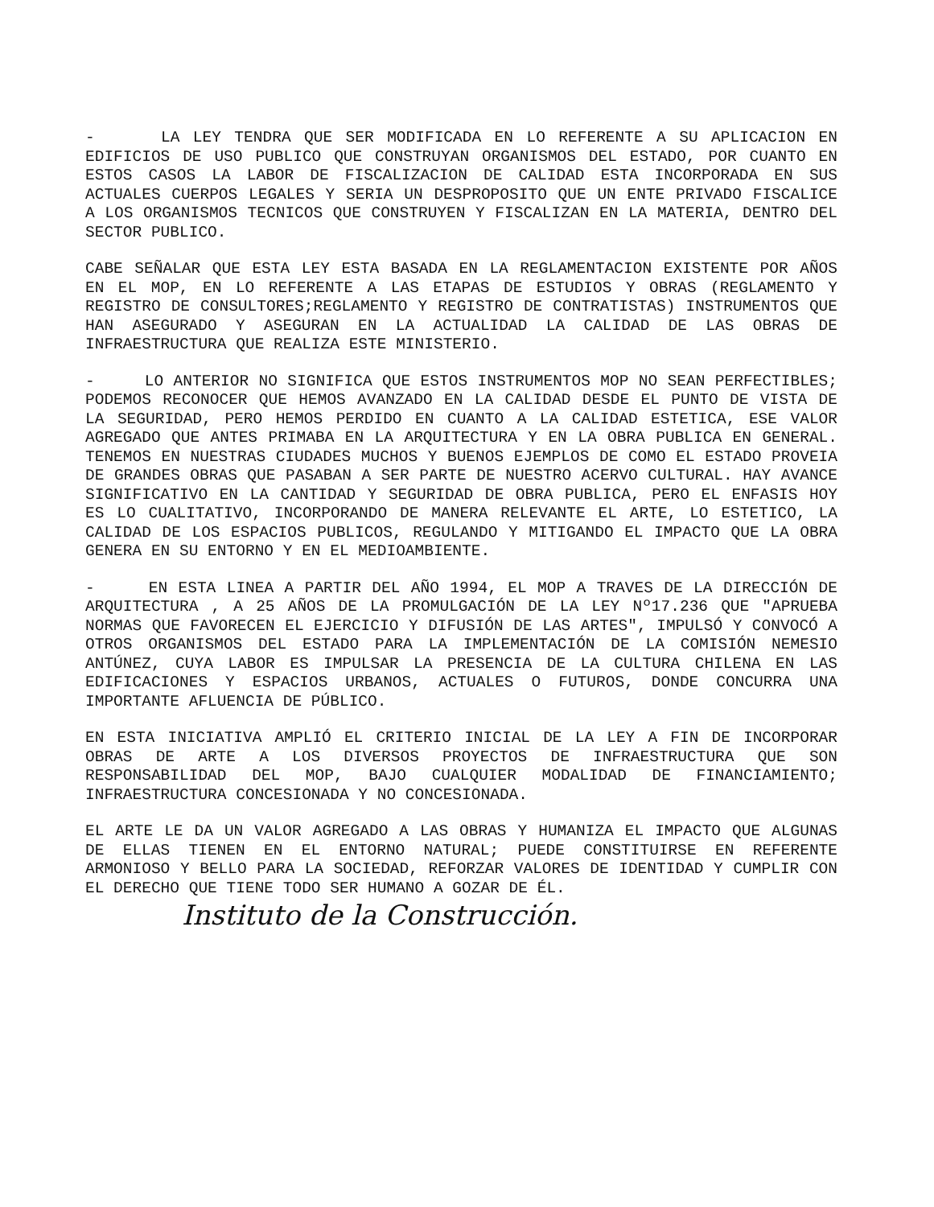- LA LEY TENDRA QUE SER MODIFICADA EN LO REFERENTE A SU APLICACION EN EDIFICIOS DE USO PUBLICO QUE CONSTRUYAN ORGANISMOS DEL ESTADO, POR CUANTO EN ESTOS CASOS LA LABOR DE FISCALIZACION DE CALIDAD ESTA INCORPORADA EN SUS ACTUALES CUERPOS LEGALES Y SERIA UN DESPROPOSITO QUE UN ENTE PRIVADO FISCALICE A LOS ORGANISMOS TECNICOS QUE CONSTRUYEN Y FISCALIZAN EN LA MATERIA, DENTRO DEL SECTOR PUBLICO.
CABE SEÑALAR QUE ESTA LEY ESTA BASADA EN LA REGLAMENTACION EXISTENTE POR AÑOS EN EL MOP, EN LO REFERENTE A LAS ETAPAS DE ESTUDIOS Y OBRAS (REGLAMENTO Y REGISTRO DE CONSULTORES;REGLAMENTO Y REGISTRO DE CONTRATISTAS) INSTRUMENTOS QUE HAN ASEGURADO Y ASEGURAN EN LA ACTUALIDAD LA CALIDAD DE LAS OBRAS DE INFRAESTRUCTURA QUE REALIZA ESTE MINISTERIO.
- LO ANTERIOR NO SIGNIFICA QUE ESTOS INSTRUMENTOS MOP NO SEAN PERFECTIBLES; PODEMOS RECONOCER QUE HEMOS AVANZADO EN LA CALIDAD DESDE EL PUNTO DE VISTA DE LA SEGURIDAD, PERO HEMOS PERDIDO EN CUANTO A LA CALIDAD ESTETICA, ESE VALOR AGREGADO QUE ANTES PRIMABA EN LA ARQUITECTURA Y EN LA OBRA PUBLICA EN GENERAL. TENEMOS EN NUESTRAS CIUDADES MUCHOS Y BUENOS EJEMPLOS DE COMO EL ESTADO PROVEIA DE GRANDES OBRAS QUE PASABAN A SER PARTE DE NUESTRO ACERVO CULTURAL. HAY AVANCE SIGNIFICATIVO EN LA CANTIDAD Y SEGURIDAD DE OBRA PUBLICA, PERO EL ENFASIS HOY ES LO CUALITATIVO, INCORPORANDO DE MANERA RELEVANTE EL ARTE, LO ESTETICO, LA CALIDAD DE LOS ESPACIOS PUBLICOS, REGULANDO Y MITIGANDO EL IMPACTO QUE LA OBRA GENERA EN SU ENTORNO Y EN EL MEDIOAMBIENTE.
- EN ESTA LINEA A PARTIR DEL AÑO 1994, EL MOP A TRAVES DE LA DIRECCIÓN DE ARQUITECTURA , A 25 AÑOS DE LA PROMULGACIÓN DE LA LEY Nº17.236 QUE "APRUEBA NORMAS QUE FAVORECEN EL EJERCICIO Y DIFUSIÓN DE LAS ARTES", IMPULSÓ Y CONVOCÓ A OTROS ORGANISMOS DEL ESTADO PARA LA IMPLEMENTACIÓN DE LA COMISIÓN NEMESIO ANTÚNEZ, CUYA LABOR ES IMPULSAR LA PRESENCIA DE LA CULTURA CHILENA EN LAS EDIFICACIONES Y ESPACIOS URBANOS, ACTUALES O FUTUROS, DONDE CONCURRA UNA IMPORTANTE AFLUENCIA DE PÚBLICO.
EN ESTA INICIATIVA AMPLIÓ EL CRITERIO INICIAL DE LA LEY A FIN DE INCORPORAR OBRAS DE ARTE A LOS DIVERSOS PROYECTOS DE INFRAESTRUCTURA QUE SON RESPONSABILIDAD DEL MOP, BAJO CUALQUIER MODALIDAD DE FINANCIAMIENTO; INFRAESTRUCTURA CONCESIONADA Y NO CONCESIONADA.
EL ARTE LE DA UN VALOR AGREGADO A LAS OBRAS Y HUMANIZA EL IMPACTO QUE ALGUNAS DE ELLAS TIENEN EN EL ENTORNO NATURAL; PUEDE CONSTITUIRSE EN REFERENTE ARMONIOSO Y BELLO PARA LA SOCIEDAD, REFORZAR VALORES DE IDENTIDAD Y CUMPLIR CON EL DERECHO QUE TIENE TODO SER HUMANO A GOZAR DE ÉL.
Instituto de la Construcción.